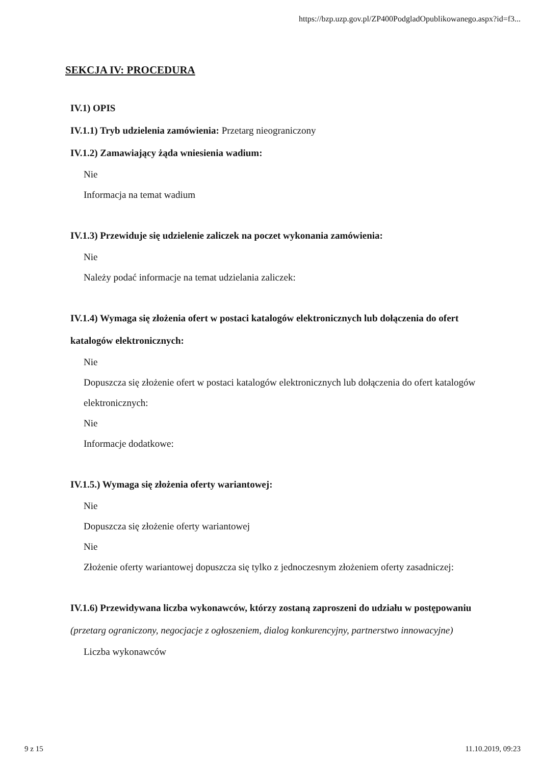https://bzp.uzp.gov.pl/ZP400PodgladOpublikowanego.aspx?id=f3...
SEKCJA IV: PROCEDURA
IV.1) OPIS
IV.1.1) Tryb udzielenia zamówienia: Przetarg nieograniczony
IV.1.2) Zamawiający żąda wniesienia wadium:
Nie
Informacja na temat wadium
IV.1.3) Przewiduje się udzielenie zaliczek na poczet wykonania zamówienia:
Nie
Należy podać informacje na temat udzielania zaliczek:
IV.1.4) Wymaga się złożenia ofert w postaci katalogów elektronicznych lub dołączenia do ofert katalogów elektronicznych:
Nie
Dopuszcza się złożenie ofert w postaci katalogów elektronicznych lub dołączenia do ofert katalogów elektronicznych:
Nie
Informacje dodatkowe:
IV.1.5.) Wymaga się złożenia oferty wariantowej:
Nie
Dopuszcza się złożenie oferty wariantowej
Nie
Złożenie oferty wariantowej dopuszcza się tylko z jednoczesnym złożeniem oferty zasadniczej:
IV.1.6) Przewidywana liczba wykonawców, którzy zostaną zaproszeni do udziału w postępowaniu
(przetarg ograniczony, negocjacje z ogłoszeniem, dialog konkurencyjny, partnerstwo innowacyjne)
Liczba wykonawców
9 z 15 11.10.2019, 09:23